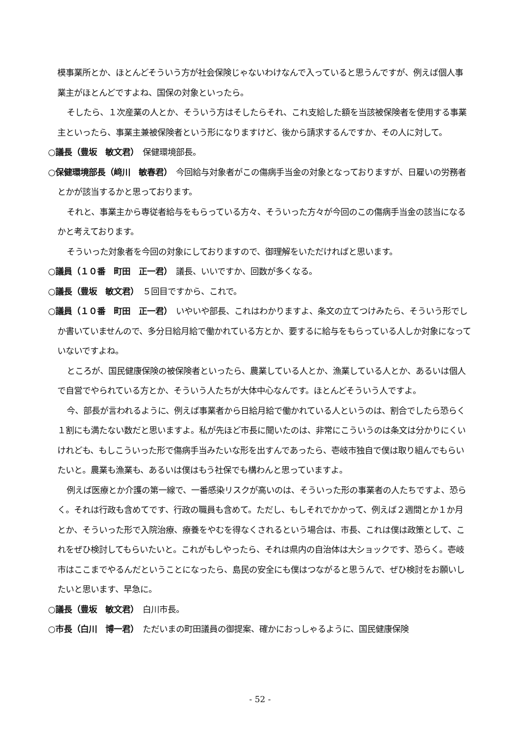模事業所とか、ほとんどそういう方が社会保険じゃないわけなんで入っていると思うんですが、例えば個人事業主がほとんどですよね、国保の対象といったら。
そしたら、１次産業の人とか、そういう方はそしたらそれ、これ支給した額を当該被保険者を使用する事業主といったら、事業主兼被保険者という形になりますけど、後から請求するんですか、その人に対して。
○議長（豊坂　敏文君）　保健環境部長。
○保健環境部長（﨑川　敏春君）　今回給与対象者がこの傷病手当金の対象となっておりますが、日雇いの労務者とかが該当するかと思っております。
それと、事業主から専従者給与をもらっている方々、そういった方々が今回のこの傷病手当金の該当になるかと考えております。
そういった対象者を今回の対象にしておりますので、御理解をいただければと思います。
○議員（１０番　町田　正一君）　議長、いいですか、回数が多くなる。
○議長（豊坂　敏文君）　５回目ですから、これで。
○議員（１０番　町田　正一君）　いやいや部長、これはわかりますよ、条文の立てつけみたら、そういう形でしか書いていませんので、多分日給月給で働かれている方とか、要するに給与をもらっている人しか対象になっていないですよね。
ところが、国民健康保険の被保険者といったら、農業している人とか、漁業している人とか、あるいは個人で自営でやられている方とか、そういう人たちが大体中心なんです。ほとんどそういう人ですよ。
今、部長が言われるように、例えば事業者から日給月給で働かれている人というのは、割合でしたら恐らく１割にも満たない数だと思いますよ。私が先ほど市長に聞いたのは、非常にこういうのは条文は分かりにくいけれども、もしこういった形で傷病手当みたいな形を出すんであったら、壱岐市独自で僕は取り組んでもらいたいと。農業も漁業も、あるいは僕はもう社保でも構わんと思っていますよ。
例えば医療とか介護の第一線で、一番感染リスクが高いのは、そういった形の事業者の人たちですよ、恐らく。それは行政も含めてです、行政の職員も含めて。ただし、もしそれでかかって、例えば２週間とか１か月とか、そういった形で入院治療、療養をやむを得なくされるという場合は、市長、これは僕は政策として、これをぜひ検討してもらいたいと。これがもしやったら、それは県内の自治体は大ショックです、恐らく。壱岐市はここまでやるんだということになったら、島民の安全にも僕はつながると思うんで、ぜひ検討をお願いしたいと思います、早急に。
○議長（豊坂　敏文君）　白川市長。
○市長（白川　博一君）　ただいまの町田議員の御提案、確かにおっしゃるように、国民健康保険
- 52 -